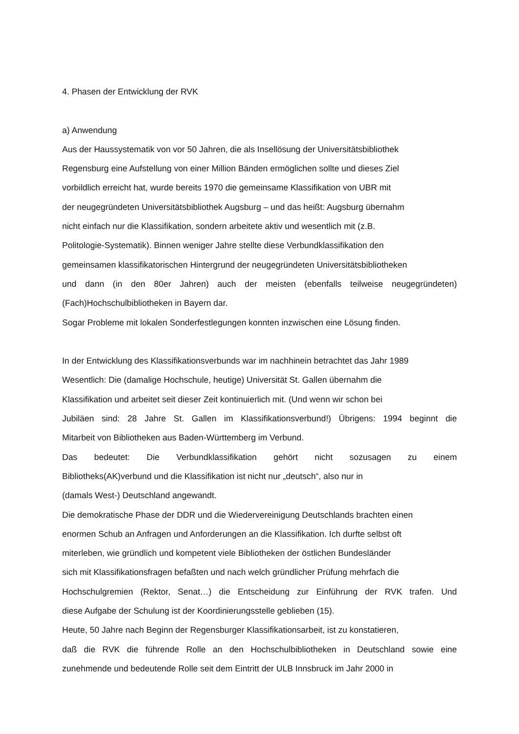4. Phasen der Entwicklung der RVK
a) Anwendung
Aus der Haussystematik von vor 50 Jahren, die als Insellösung der Universitätsbibliothek
Regensburg eine Aufstellung von einer Million Bänden ermöglichen sollte und dieses Ziel
vorbildlich erreicht hat, wurde bereits 1970 die gemeinsame Klassifikation von UBR mit
der neugegründeten Universitätsbibliothek Augsburg – und das heißt: Augsburg übernahm
nicht einfach nur die Klassifikation, sondern arbeitete aktiv und wesentlich mit (z.B.
Politologie-Systematik). Binnen weniger Jahre stellte diese Verbundklassifikation den
gemeinsamen klassifikatorischen Hintergrund der neugegründeten Universitätsbibliotheken
und dann (in den 80er Jahren) auch der meisten (ebenfalls teilweise neugegründeten)
(Fach)Hochschulbibliotheken in Bayern dar.
Sogar Probleme mit lokalen Sonderfestlegungen konnten inzwischen eine Lösung finden.
In der Entwicklung des Klassifikationsverbunds war im nachhinein betrachtet das Jahr 1989
Wesentlich: Die (damalige Hochschule, heutige) Universität St. Gallen übernahm die
Klassifikation und arbeitet seit dieser Zeit kontinuierlich mit. (Und wenn wir schon bei
Jubiläen sind: 28 Jahre St. Gallen im Klassifikationsverbund!) Übrigens: 1994 beginnt die
Mitarbeit von Bibliotheken aus Baden-Württemberg im Verbund.
Das bedeutet: Die Verbundklassifikation gehört nicht sozusagen zu einem
Bibliotheks(AK)verbund und die Klassifikation ist nicht nur „deutsch“, also nur in
(damals West-) Deutschland angewandt.
Die demokratische Phase der DDR und die Wiedervereinigung Deutschlands brachten einen
enormen Schub an Anfragen und Anforderungen an die Klassifikation. Ich durfte selbst oft
miterleben, wie gründlich und kompetent viele Bibliotheken der östlichen Bundesländer
sich mit Klassifikationsfragen befaßten und nach welch gründlicher Prüfung mehrfach die
Hochschulgremien (Rektor, Senat…) die Entscheidung zur Einführung der RVK trafen. Und
diese Aufgabe der Schulung ist der Koordinierungsstelle geblieben (15).
Heute, 50 Jahre nach Beginn der Regensburger Klassifikationsarbeit, ist zu konstatieren,
daß die RVK die führende Rolle an den Hochschulbibliotheken in Deutschland sowie eine
zunehmende und bedeutende Rolle seit dem Eintritt der ULB Innsbruck im Jahr 2000 in